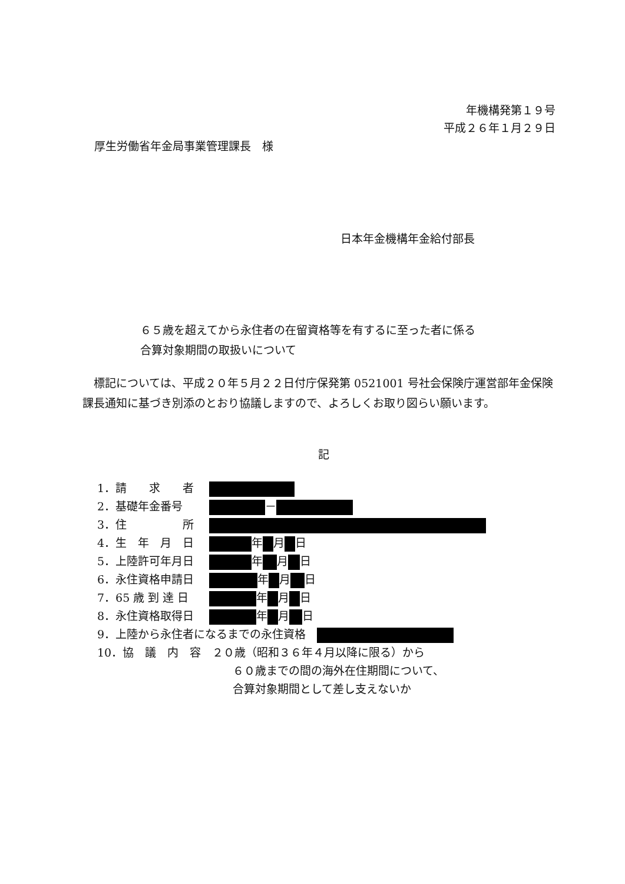年機構発第１９号
平成２６年１月２９日
厚生労働省年金局事業管理課長　様
日本年金機構年金給付部長
６５歳を超えてから永住者の在留資格等を有するに至った者に係る
合算対象期間の取扱いについて
　標記については、平成２０年５月２２日付庁保発第 0521001 号社会保険庁運営部年金保険課長通知に基づき別添のとおり協議しますので、よろしくお取り図らい願います。
記
1．請　　求　　者
2．基礎年金番号 －
3．住　　　　　所
4．生　年　月　日 年 月 日
5．上陸許可年月日 年 月 日
6．永住資格申請日 年 月 日
7．65 歳 到 達 日 年 月 日
8．永住資格取得日 年 月 日
9．上陸から永住者になるまでの永住資格　
10．協　議　内　容　２０歳（昭和３６年４月以降に限る）から
６０歳までの間の海外在住期間について、
合算対象期間として差し支えないか